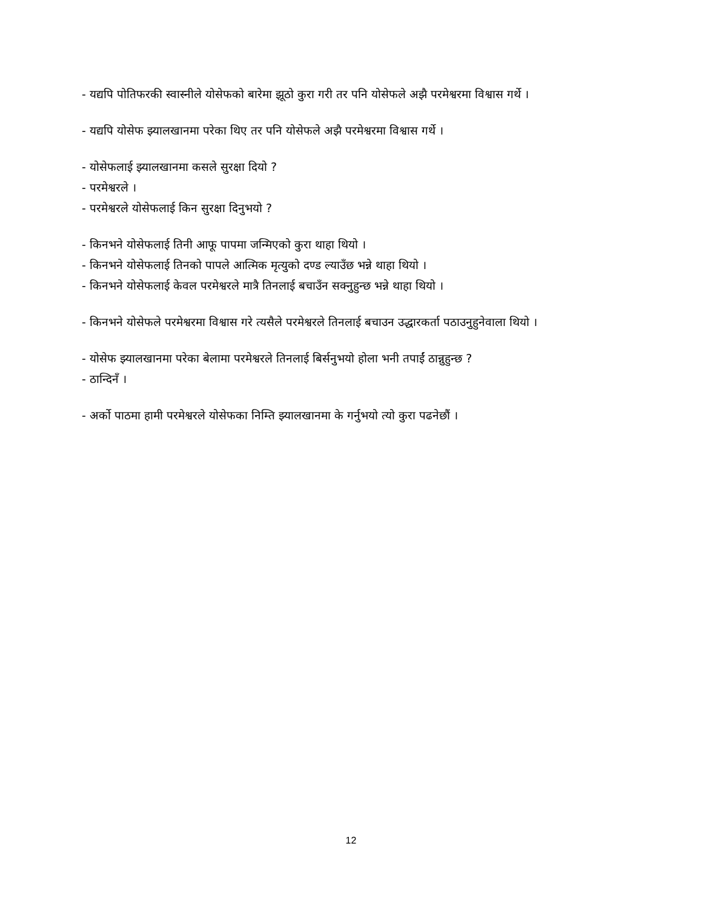- यद्यपि पोतिफरकी स्वास्नीले योसेफको बारेमा झूठो कुरा गरी तर पनि योसेफले अझै परमेश्वरमा विश्वास गर्थे ।
- यद्यपि योसेफ झ्यालखानमा परेका थिए तर पनि योसेफले अझै परमेश्वरमा विश्वास गर्थे ।
- योसेफलाई झ्यालखानमा कसले सुरक्षा दियो ?
- परमेश्वरले ।
- परमेश्वरले योसेफलाई किन सुरक्षा दिनुभयो ?
- किनभने योसेफलाई तिनी आफू पापमा जन्मिएको कुरा थाहा थियो ।
- किनभने योसेफलाई तिनको पापले आत्मिक मृत्युको दण्ड ल्याउँछ भन्ने थाहा थियो ।
- किनभने योसेफलाई केवल परमेश्वरले मात्रै तिनलाई बचाउँन सक्नुहुन्छ भन्ने थाहा थियो ।
- किनभने योसेफले परमेश्वरमा विश्वास गरे त्यसैले परमेश्वरले तिनलाई बचाउन उद्धारकर्ता पठाउनुहुनेवाला थियो ।
- योसेफ झ्यालखानमा परेका बेलामा परमेश्वरले तिनलाई बिर्सनुभयो होला भनी तपाईं ठान्नुहुन्छ ?
- ठान्दिनँ ।
- अर्को पाठमा हामी परमेश्वरले योसेफका निम्ति झ्यालखानमा के गर्नुभयो त्यो कुरा पढनेछौं ।
12